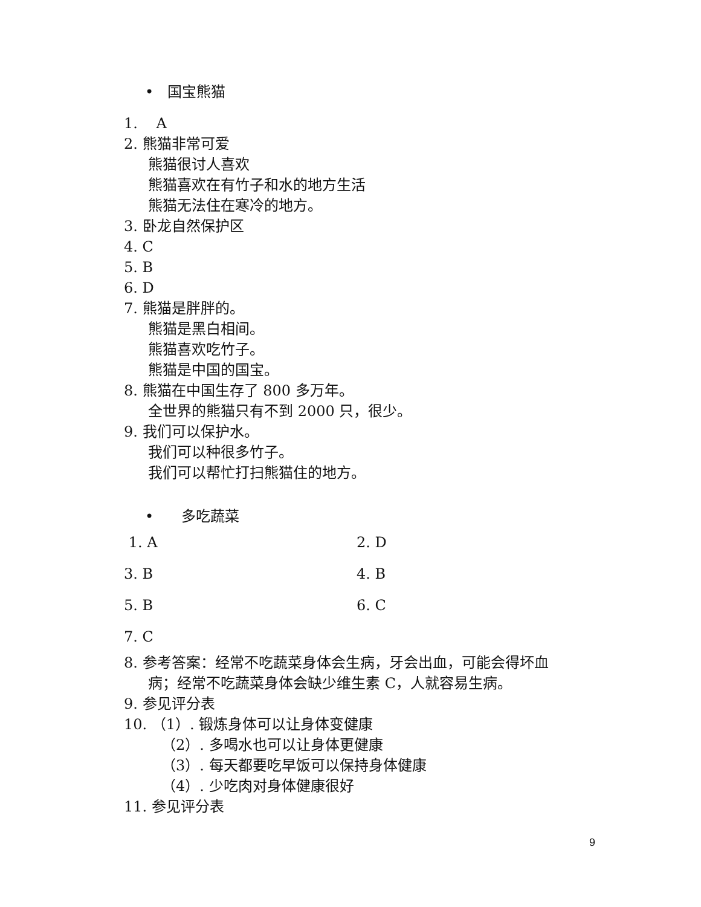• 国宝熊猫
1. A
2. 熊猫非常可爱
熊猫很讨人喜欢
熊猫喜欢在有竹子和水的地方生活
熊猫无法住在寒冷的地方。
3. 卧龙自然保护区
4. C
5. B
6. D
7. 熊猫是胖胖的。
熊猫是黑白相间。
熊猫喜欢吃竹子。
熊猫是中国的国宝。
8. 熊猫在中国生存了 800 多万年。
全世界的熊猫只有不到 2000 只，很少。
9. 我们可以保护水。
我们可以种很多竹子。
我们可以帮忙打扫熊猫住的地方。
• 多吃蔬菜
1. A 2. D
3. B 4. B
5. B 6. C
7. C
8. 参考答案：经常不吃蔬菜身体会生病，牙会出血，可能会得坏血
病；经常不吃蔬菜身体会缺少维生素 C，人就容易生病。
9. 参见评分表
10. （1）. 锻炼身体可以让身体变健康
（2）. 多喝水也可以让身体更健康
（3）. 每天都要吃早饭可以保持身体健康
（4）. 少吃肉对身体健康很好
11. 参见评分表
9